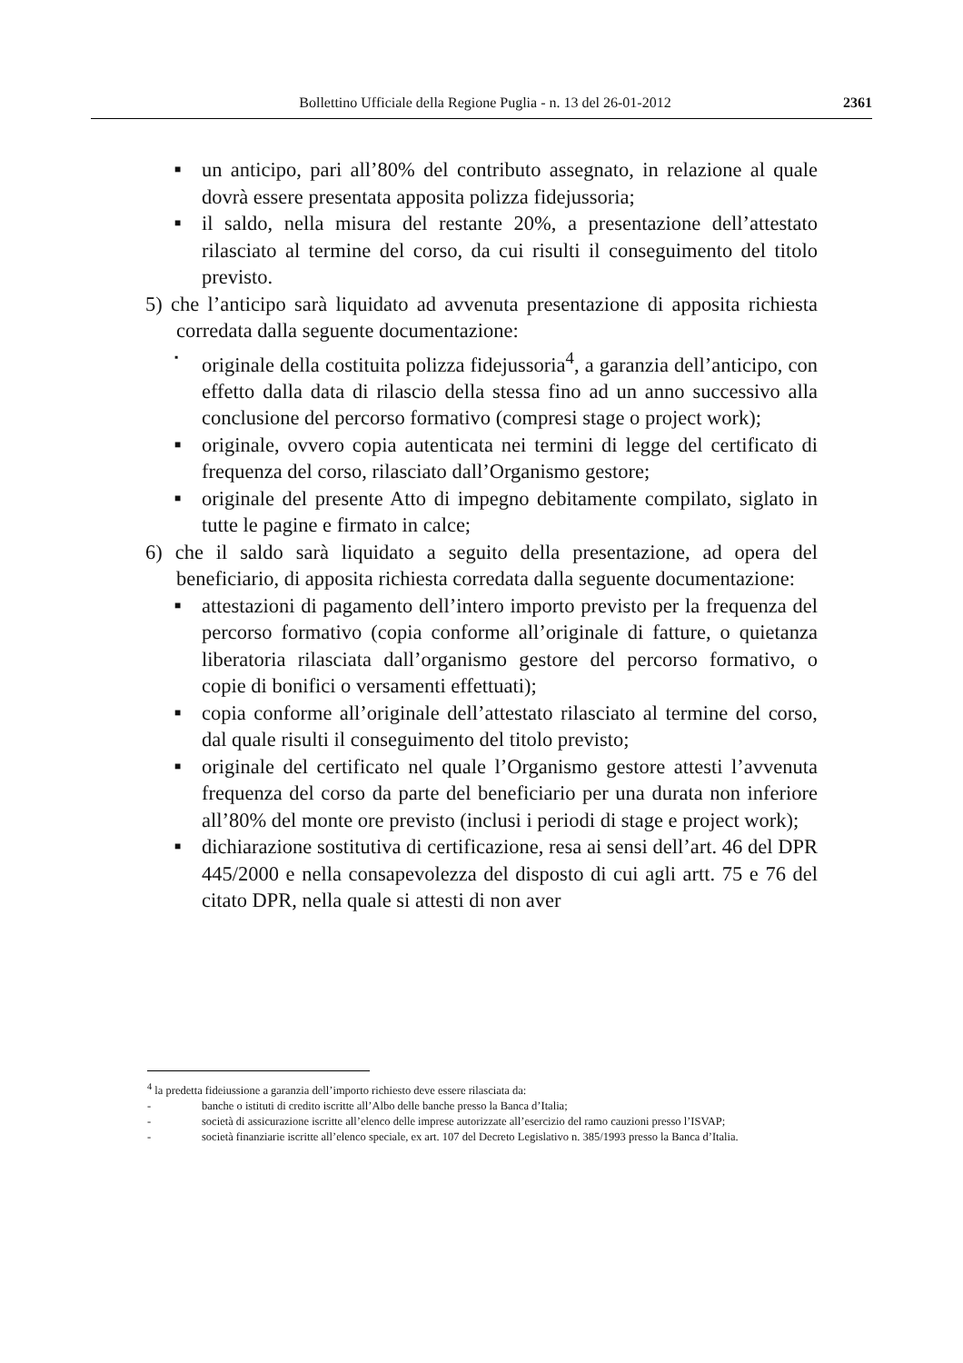Bollettino Ufficiale della Regione Puglia - n. 13 del 26-01-2012 2361
■ un anticipo, pari all’80% del contributo assegnato, in relazione al quale dovrà essere presentata apposita polizza fidejussoria;
■ il saldo, nella misura del restante 20%, a presentazione dell’attestato rilasciato al termine del corso, da cui risulti il conseguimento del titolo previsto.
5) che l’anticipo sarà liquidato ad avvenuta presentazione di apposita richiesta corredata dalla seguente documentazione:
▪ originale della costituita polizza fidejussoria<sup>4</sup>, a garanzia dell’anticipo, con effetto dalla data di rilascio della stessa fino ad un anno successivo alla conclusione del percorso formativo (compresi stage o project work);
■ originale, ovvero copia autenticata nei termini di legge del certificato di frequenza del corso, rilasciato dall’Organismo gestore;
■ originale del presente Atto di impegno debitamente compilato, siglato in tutte le pagine e firmato in calce;
6) che il saldo sarà liquidato a seguito della presentazione, ad opera del beneficiario, di apposita richiesta corredata dalla seguente documentazione:
■ attestazioni di pagamento dell’intero importo previsto per la frequenza del percorso formativo (copia conforme all’originale di fatture, o quietanza liberatoria rilasciata dall’organismo gestore del percorso formativo, o copie di bonifici o versamenti effettuati);
■ copia conforme all’originale dell’attestato rilasciato al termine del corso, dal quale risulti il conseguimento del titolo previsto;
■ originale del certificato nel quale l’Organismo gestore attesti l’avvenuta frequenza del corso da parte del beneficiario per una durata non inferiore all’80% del monte ore previsto (inclusi i periodi di stage e project work);
■ dichiarazione sostitutiva di certificazione, resa ai sensi dell’art. 46 del DPR 445/2000 e nella consapevolezza del disposto di cui agli artt. 75 e 76 del citato DPR, nella quale si attesti di non aver
<sup>4</sup> la predetta fideiussione a garanzia dell’importo richiesto deve essere rilasciata da:
- banche o istituti di credito iscritte all’Albo delle banche presso la Banca d’Italia;
- società di assicurazione iscritte all’elenco delle imprese autorizzate all’esercizio del ramo cauzioni presso l’ISVAP;
- società finanziarie iscritte all’elenco speciale, ex art. 107 del Decreto Legislativo n. 385/1993 presso la Banca d’Italia.